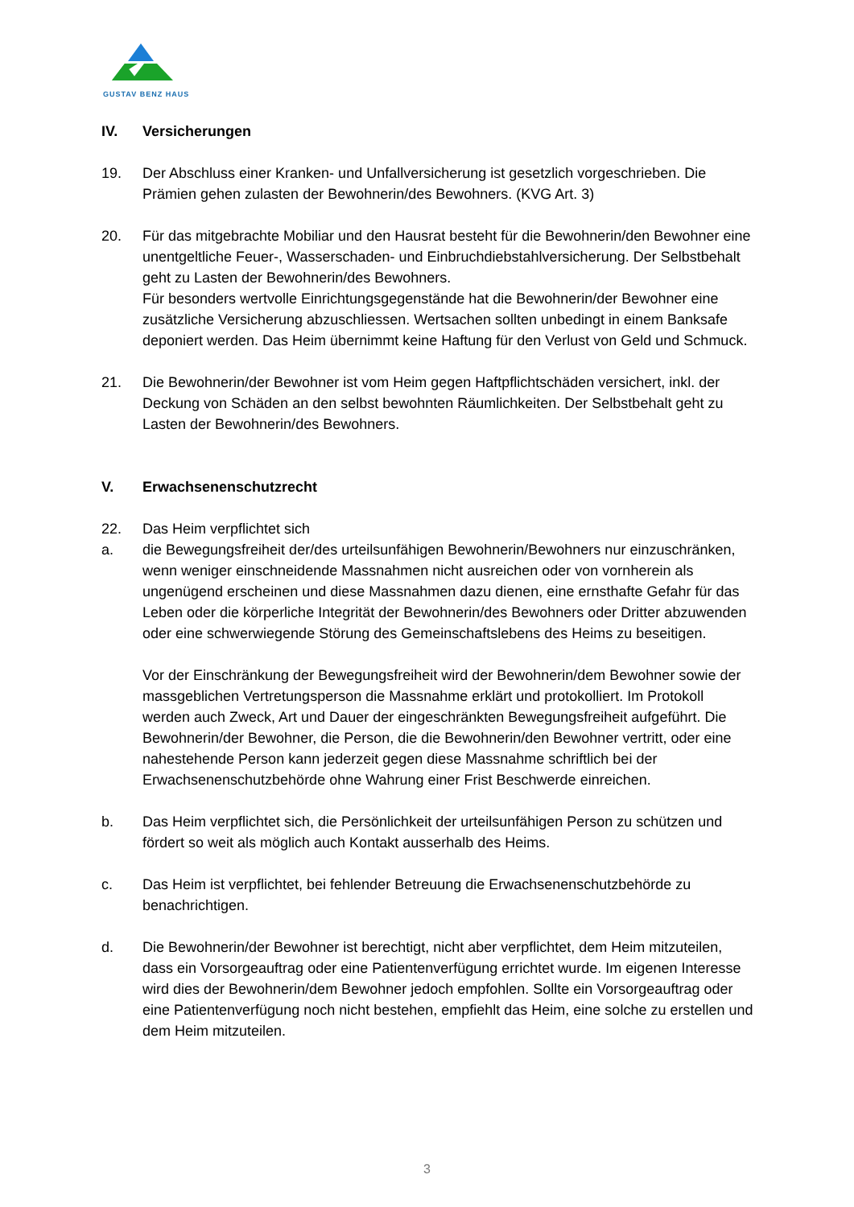GUSTAV BENZ HAUS
IV. Versicherungen
19. Der Abschluss einer Kranken- und Unfallversicherung ist gesetzlich vorgeschrieben. Die Prämien gehen zulasten der Bewohnerin/des Bewohners. (KVG Art. 3)
20. Für das mitgebrachte Mobiliar und den Hausrat besteht für die Bewohnerin/den Bewohner eine unentgeltliche Feuer-, Wasserschaden- und Einbruchdiebstahlversicherung. Der Selbstbehalt geht zu Lasten der Bewohnerin/des Bewohners.
Für besonders wertvolle Einrichtungsgegenstände hat die Bewohnerin/der Bewohner eine zusätzliche Versicherung abzuschliessen. Wertsachen sollten unbedingt in einem Banksafe deponiert werden. Das Heim übernimmt keine Haftung für den Verlust von Geld und Schmuck.
21. Die Bewohnerin/der Bewohner ist vom Heim gegen Haftpflichtschäden versichert, inkl. der Deckung von Schäden an den selbst bewohnten Räumlichkeiten. Der Selbstbehalt geht zu Lasten der Bewohnerin/des Bewohners.
V. Erwachsenenschutzrecht
22. Das Heim verpflichtet sich
a. die Bewegungsfreiheit der/des urteilsunfähigen Bewohnerin/Bewohners nur einzuschränken, wenn weniger einschneidende Massnahmen nicht ausreichen oder von vornherein als ungenügend erscheinen und diese Massnahmen dazu dienen, eine ernsthafte Gefahr für das Leben oder die körperliche Integrität der Bewohnerin/des Bewohners oder Dritter abzuwenden oder eine schwerwiegende Störung des Gemeinschaftslebens des Heims zu beseitigen.
Vor der Einschränkung der Bewegungsfreiheit wird der Bewohnerin/dem Bewohner sowie der massgeblichen Vertretungsperson die Massnahme erklärt und protokolliert. Im Protokoll werden auch Zweck, Art und Dauer der eingeschränkten Bewegungsfreiheit aufgeführt. Die Bewohnerin/der Bewohner, die Person, die die Bewohnerin/den Bewohner vertritt, oder eine nahestehende Person kann jederzeit gegen diese Massnahme schriftlich bei der Erwachsenenschutzbehörde ohne Wahrung einer Frist Beschwerde einreichen.
b. Das Heim verpflichtet sich, die Persönlichkeit der urteilsunfähigen Person zu schützen und fördert so weit als möglich auch Kontakt ausserhalb des Heims.
c. Das Heim ist verpflichtet, bei fehlender Betreuung die Erwachsenenschutzbehörde zu benachrichtigen.
d. Die Bewohnerin/der Bewohner ist berechtigt, nicht aber verpflichtet, dem Heim mitzuteilen, dass ein Vorsorgeauftrag oder eine Patientenverfügung errichtet wurde. Im eigenen Interesse wird dies der Bewohnerin/dem Bewohner jedoch empfohlen. Sollte ein Vorsorgeauftrag oder eine Patientenverfügung noch nicht bestehen, empfiehlt das Heim, eine solche zu erstellen und dem Heim mitzuteilen.
3